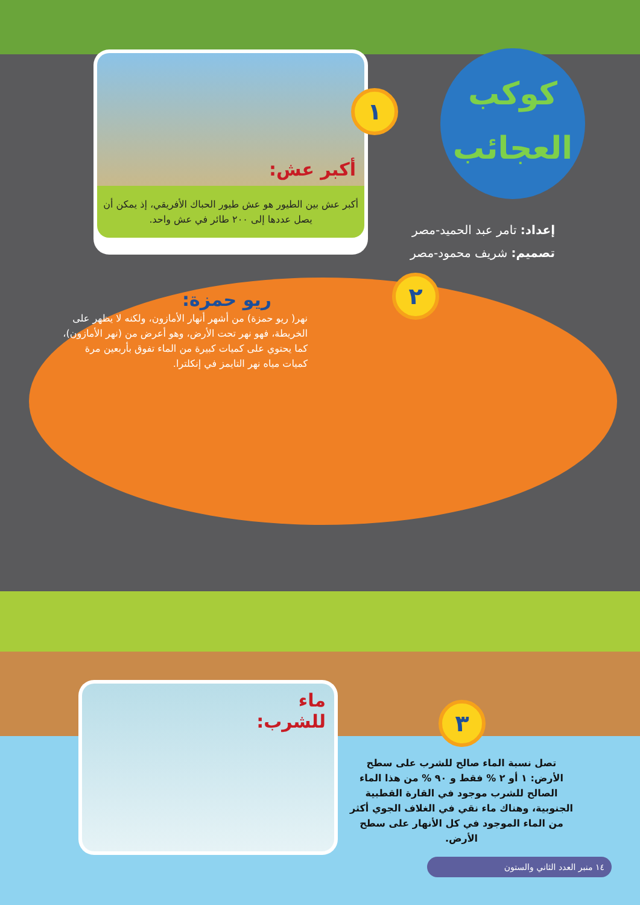كوكب العجائب
إعداد: تامر عبد الحميد-مصر
تصميم: شريف محمود-مصر
أكبر عش:
أكبر عش بين الطيور هو عش طيور الحباك الأفريقي، إذ يمكن أن يصل عددها إلى ٢٠٠ طائر في عش واحد.
١
٢
ريو حمزة:
نهر( ريو حمزة) من أشهر أنهار الأمازون، ولكنه لا يظهر على الخريطة، فهو نهر تحت الأرض، وهو أعرض من (نهر الأمازون)، كما يحتوي على كميات كبيرة من الماء تفوق بأربعين مرة كميات مياه نهر التايمز في إنكلترا.
ماء للشرب:
٣
تصل نسبة الماء صالح للشرب على سطح الأرض: ١ أو ٢ % فقط و ٩٠ % من هذا الماء الصالح للشرب موجود في القارة القطبية الجنوبية، وهناك ماء نقي في الغلاف الجوي أكثر من الماء الموجود في كل الأنهار على سطح الأرض.
١٤ منبر العدد الثاني والستون